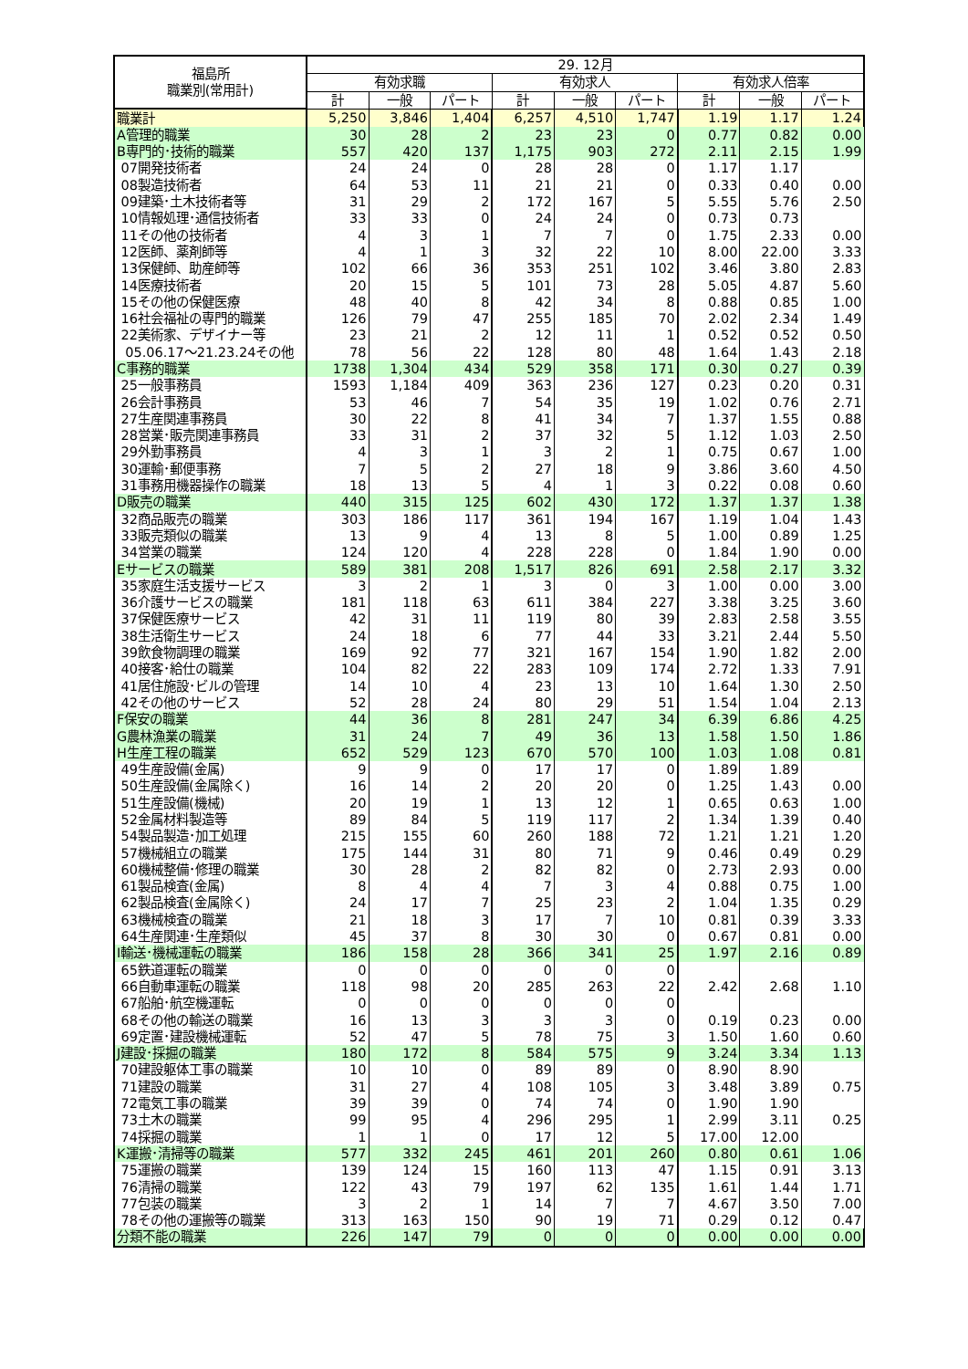| 福島所 職業別(常用計) | 29. 12月 | | | | | | | | |
| --- | --- | --- | --- | --- | --- | --- | --- | --- | --- |
| | 有効求職 | | | 有効求人 | | | 有効求人倍率 | | |
| | 計 | 一般 | パート | 計 | 一般 | パート | 計 | 一般 | パート |
| 職業計 | 5,250 | 3,846 | 1,404 | 6,257 | 4,510 | 1,747 | 1.19 | 1.17 | 1.24 |
| A管理的職業 | 30 | 28 | 2 | 23 | 23 | 0 | 0.77 | 0.82 | 0.00 |
| B専門的･技術的職業 | 557 | 420 | 137 | 1,175 | 903 | 272 | 2.11 | 2.15 | 1.99 |
| 07開発技術者 | 24 | 24 | 0 | 28 | 28 | 0 | 1.17 | 1.17 | |
| 08製造技術者 | 64 | 53 | 11 | 21 | 21 | 0 | 0.33 | 0.40 | 0.00 |
| 09建築･土木技術者等 | 31 | 29 | 2 | 172 | 167 | 5 | 5.55 | 5.76 | 2.50 |
| 10情報処理･通信技術者 | 33 | 33 | 0 | 24 | 24 | 0 | 0.73 | 0.73 | |
| 11その他の技術者 | 4 | 3 | 1 | 7 | 7 | 0 | 1.75 | 2.33 | 0.00 |
| 12医師、薬剤師等 | 4 | 1 | 3 | 32 | 22 | 10 | 8.00 | 22.00 | 3.33 |
| 13保健師、助産師等 | 102 | 66 | 36 | 353 | 251 | 102 | 3.46 | 3.80 | 2.83 |
| 14医療技術者 | 20 | 15 | 5 | 101 | 73 | 28 | 5.05 | 4.87 | 5.60 |
| 15その他の保健医療 | 48 | 40 | 8 | 42 | 34 | 8 | 0.88 | 0.85 | 1.00 |
| 16社会福祉の専門的職業 | 126 | 79 | 47 | 255 | 185 | 70 | 2.02 | 2.34 | 1.49 |
| 22美術家、デザイナー等 | 23 | 21 | 2 | 12 | 11 | 1 | 0.52 | 0.52 | 0.50 |
| 05.06.17～21.23.24その他 | 78 | 56 | 22 | 128 | 80 | 48 | 1.64 | 1.43 | 2.18 |
| C事務的職業 | 1738 | 1,304 | 434 | 529 | 358 | 171 | 0.30 | 0.27 | 0.39 |
| 25一般事務員 | 1593 | 1,184 | 409 | 363 | 236 | 127 | 0.23 | 0.20 | 0.31 |
| 26会計事務員 | 53 | 46 | 7 | 54 | 35 | 19 | 1.02 | 0.76 | 2.71 |
| 27生産関連事務員 | 30 | 22 | 8 | 41 | 34 | 7 | 1.37 | 1.55 | 0.88 |
| 28営業･販売関連事務員 | 33 | 31 | 2 | 37 | 32 | 5 | 1.12 | 1.03 | 2.50 |
| 29外勤事務員 | 4 | 3 | 1 | 3 | 2 | 1 | 0.75 | 0.67 | 1.00 |
| 30運輸･郵便事務 | 7 | 5 | 2 | 27 | 18 | 9 | 3.86 | 3.60 | 4.50 |
| 31事務用機器操作の職業 | 18 | 13 | 5 | 4 | 1 | 3 | 0.22 | 0.08 | 0.60 |
| D販売の職業 | 440 | 315 | 125 | 602 | 430 | 172 | 1.37 | 1.37 | 1.38 |
| 32商品販売の職業 | 303 | 186 | 117 | 361 | 194 | 167 | 1.19 | 1.04 | 1.43 |
| 33販売類似の職業 | 13 | 9 | 4 | 13 | 8 | 5 | 1.00 | 0.89 | 1.25 |
| 34営業の職業 | 124 | 120 | 4 | 228 | 228 | 0 | 1.84 | 1.90 | 0.00 |
| Eサービスの職業 | 589 | 381 | 208 | 1,517 | 826 | 691 | 2.58 | 2.17 | 3.32 |
| 35家庭生活支援サービス | 3 | 2 | 1 | 3 | 0 | 3 | 1.00 | 0.00 | 3.00 |
| 36介護サービスの職業 | 181 | 118 | 63 | 611 | 384 | 227 | 3.38 | 3.25 | 3.60 |
| 37保健医療サービス | 42 | 31 | 11 | 119 | 80 | 39 | 2.83 | 2.58 | 3.55 |
| 38生活衛生サービス | 24 | 18 | 6 | 77 | 44 | 33 | 3.21 | 2.44 | 5.50 |
| 39飲食物調理の職業 | 169 | 92 | 77 | 321 | 167 | 154 | 1.90 | 1.82 | 2.00 |
| 40接客･給仕の職業 | 104 | 82 | 22 | 283 | 109 | 174 | 2.72 | 1.33 | 7.91 |
| 41居住施設･ビルの管理 | 14 | 10 | 4 | 23 | 13 | 10 | 1.64 | 1.30 | 2.50 |
| 42その他のサービス | 52 | 28 | 24 | 80 | 29 | 51 | 1.54 | 1.04 | 2.13 |
| F保安の職業 | 44 | 36 | 8 | 281 | 247 | 34 | 6.39 | 6.86 | 4.25 |
| G農林漁業の職業 | 31 | 24 | 7 | 49 | 36 | 13 | 1.58 | 1.50 | 1.86 |
| H生産工程の職業 | 652 | 529 | 123 | 670 | 570 | 100 | 1.03 | 1.08 | 0.81 |
| 49生産設備(金属) | 9 | 9 | 0 | 17 | 17 | 0 | 1.89 | 1.89 | |
| 50生産設備(金属除く) | 16 | 14 | 2 | 20 | 20 | 0 | 1.25 | 1.43 | 0.00 |
| 51生産設備(機械) | 20 | 19 | 1 | 13 | 12 | 1 | 0.65 | 0.63 | 1.00 |
| 52金属材料製造等 | 89 | 84 | 5 | 119 | 117 | 2 | 1.34 | 1.39 | 0.40 |
| 54製品製造･加工処理 | 215 | 155 | 60 | 260 | 188 | 72 | 1.21 | 1.21 | 1.20 |
| 57機械組立の職業 | 175 | 144 | 31 | 80 | 71 | 9 | 0.46 | 0.49 | 0.29 |
| 60機械整備･修理の職業 | 30 | 28 | 2 | 82 | 82 | 0 | 2.73 | 2.93 | 0.00 |
| 61製品検査(金属) | 8 | 4 | 4 | 7 | 3 | 4 | 0.88 | 0.75 | 1.00 |
| 62製品検査(金属除く) | 24 | 17 | 7 | 25 | 23 | 2 | 1.04 | 1.35 | 0.29 |
| 63機械検査の職業 | 21 | 18 | 3 | 17 | 7 | 10 | 0.81 | 0.39 | 3.33 |
| 64生産関連･生産類似 | 45 | 37 | 8 | 30 | 30 | 0 | 0.67 | 0.81 | 0.00 |
| I輸送･機械運転の職業 | 186 | 158 | 28 | 366 | 341 | 25 | 1.97 | 2.16 | 0.89 |
| 65鉄道運転の職業 | 0 | 0 | 0 | 0 | 0 | 0 | | | |
| 66自動車運転の職業 | 118 | 98 | 20 | 285 | 263 | 22 | 2.42 | 2.68 | 1.10 |
| 67船舶･航空機運転 | 0 | 0 | 0 | 0 | 0 | 0 | | | |
| 68その他の輸送の職業 | 16 | 13 | 3 | 3 | 3 | 0 | 0.19 | 0.23 | 0.00 |
| 69定置･建設機械運転 | 52 | 47 | 5 | 78 | 75 | 3 | 1.50 | 1.60 | 0.60 |
| J建設･採掘の職業 | 180 | 172 | 8 | 584 | 575 | 9 | 3.24 | 3.34 | 1.13 |
| 70建設躯体工事の職業 | 10 | 10 | 0 | 89 | 89 | 0 | 8.90 | 8.90 | |
| 71建設の職業 | 31 | 27 | 4 | 108 | 105 | 3 | 3.48 | 3.89 | 0.75 |
| 72電気工事の職業 | 39 | 39 | 0 | 74 | 74 | 0 | 1.90 | 1.90 | |
| 73土木の職業 | 99 | 95 | 4 | 296 | 295 | 1 | 2.99 | 3.11 | 0.25 |
| 74採掘の職業 | 1 | 1 | 0 | 17 | 12 | 5 | 17.00 | 12.00 | |
| K運搬･清掃等の職業 | 577 | 332 | 245 | 461 | 201 | 260 | 0.80 | 0.61 | 1.06 |
| 75運搬の職業 | 139 | 124 | 15 | 160 | 113 | 47 | 1.15 | 0.91 | 3.13 |
| 76清掃の職業 | 122 | 43 | 79 | 197 | 62 | 135 | 1.61 | 1.44 | 1.71 |
| 77包装の職業 | 3 | 2 | 1 | 14 | 7 | 7 | 4.67 | 3.50 | 7.00 |
| 78その他の運搬等の職業 | 313 | 163 | 150 | 90 | 19 | 71 | 0.29 | 0.12 | 0.47 |
| 分類不能の職業 | 226 | 147 | 79 | 0 | 0 | 0 | 0.00 | 0.00 | 0.00 |